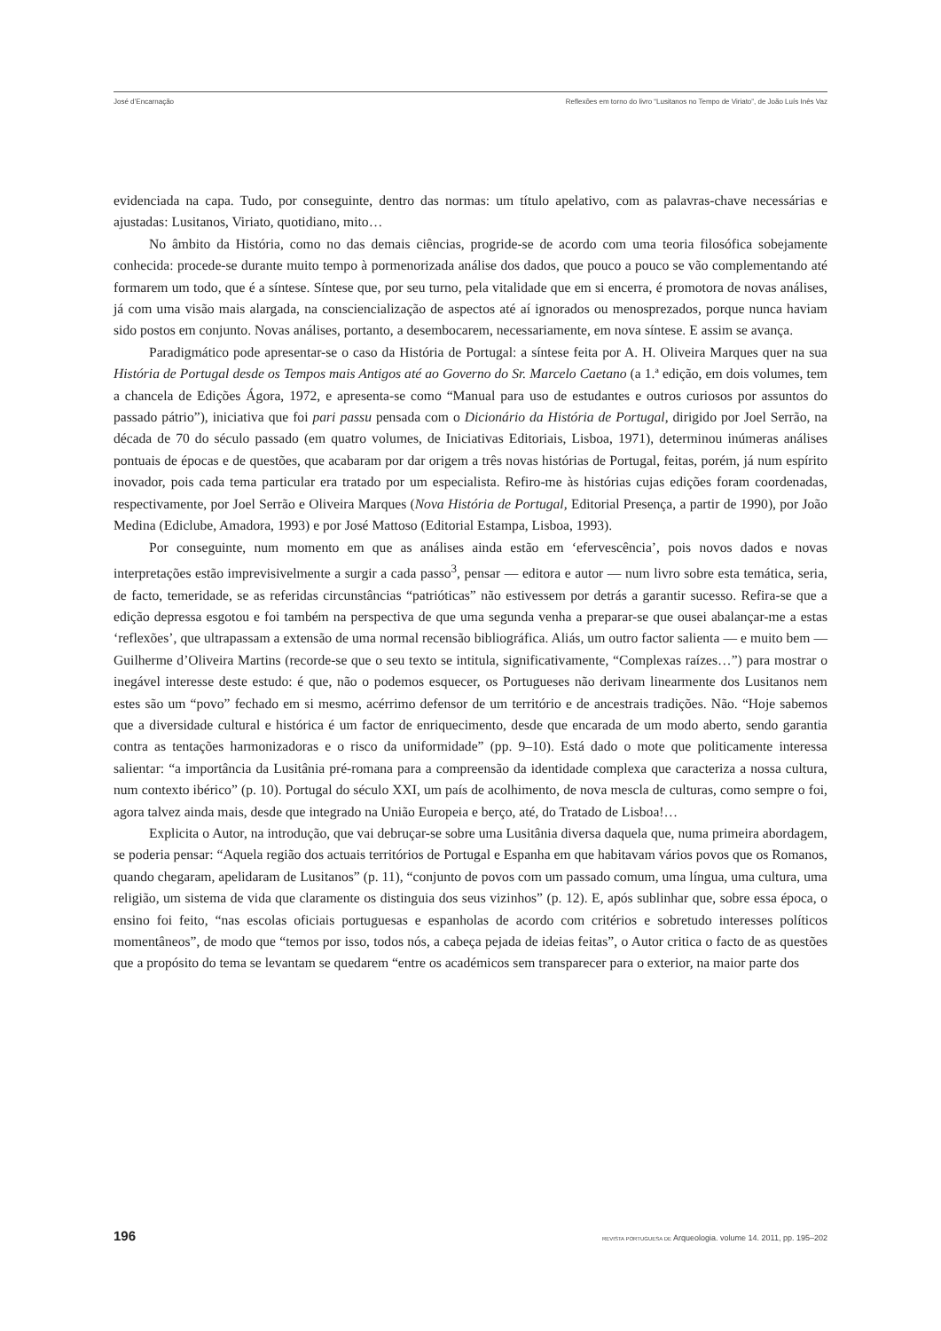José d’Encarnação Reflexões em torno do livro “Lusitanos no Tempo de Viriato”, de João Luís Inês Vaz
evidenciada na capa. Tudo, por conseguinte, dentro das normas: um título apelativo, com as palavras-chave necessárias e ajustadas: Lusitanos, Viriato, quotidiano, mito…
No âmbito da História, como no das demais ciências, progride-se de acordo com uma teoria filosófica sobejamente conhecida: procede-se durante muito tempo à pormenorizada análise dos dados, que pouco a pouco se vão complementando até formarem um todo, que é a síntese. Síntese que, por seu turno, pela vitalidade que em si encerra, é promotora de novas análises, já com uma visão mais alargada, na consciencialização de aspectos até aí ignorados ou menosprezados, porque nunca haviam sido postos em conjunto. Novas análises, portanto, a desembocarem, necessariamente, em nova síntese. E assim se avança.
Paradigmático pode apresentar-se o caso da História de Portugal: a síntese feita por A. H. Oliveira Marques quer na sua História de Portugal desde os Tempos mais Antigos até ao Governo do Sr. Marcelo Caetano (a 1.ª edição, em dois volumes, tem a chancela de Edições Ágora, 1972, e apresenta-se como “Manual para uso de estudantes e outros curiosos por assuntos do passado pátrio”), iniciativa que foi pari passu pensada com o Dicionário da História de Portugal, dirigido por Joel Serrão, na década de 70 do século passado (em quatro volumes, de Iniciativas Editoriais, Lisboa, 1971), determinou inúmeras análises pontuais de épocas e de questões, que acabaram por dar origem a três novas histórias de Portugal, feitas, porém, já num espírito inovador, pois cada tema particular era tratado por um especialista. Refiro-me às histórias cujas edições foram coordenadas, respectivamente, por Joel Serrão e Oliveira Marques (Nova História de Portugal, Editorial Presença, a partir de 1990), por João Medina (Ediclube, Amadora, 1993) e por José Mattoso (Editorial Estampa, Lisboa, 1993).
Por conseguinte, num momento em que as análises ainda estão em ‘efervescência’, pois novos dados e novas interpretações estão imprevisivelmente a surgir a cada passo<sup>3</sup>, pensar — editora e autor — num livro sobre esta temática, seria, de facto, temeridade, se as referidas circunstâncias “patrióticas” não estivessem por detrás a garantir sucesso. Refira-se que a edição depressa esgotou e foi também na perspectiva de que uma segunda venha a preparar-se que ousei abalançar-me a estas ‘reflexões’, que ultrapassam a extensão de uma normal recensão bibliográfica. Aliás, um outro factor salienta — e muito bem — Guilherme d’Oliveira Martins (recorde-se que o seu texto se intitula, significativamente, “Complexas raízes…”) para mostrar o inegável interesse deste estudo: é que, não o podemos esquecer, os Portugueses não derivam linearmente dos Lusitanos nem estes são um “povo” fechado em si mesmo, acérrimo defensor de um território e de ancestrais tradições. Não. “Hoje sabemos que a diversidade cultural e histórica é um factor de enriquecimento, desde que encarada de um modo aberto, sendo garantia contra as tentações harmonizadoras e o risco da uniformidade” (pp. 9–10). Está dado o mote que politicamente interessa salientar: “a importância da Lusitânia pré-romana para a compreensão da identidade complexa que caracteriza a nossa cultura, num contexto ibérico” (p. 10). Portugal do século XXI, um país de acolhimento, de nova mescla de culturas, como sempre o foi, agora talvez ainda mais, desde que integrado na União Europeia e berço, até, do Tratado de Lisboa!…
Explicita o Autor, na introdução, que vai debruçar-se sobre uma Lusitânia diversa daquela que, numa primeira abordagem, se poderia pensar: “Aquela região dos actuais territórios de Portugal e Espanha em que habitavam vários povos que os Romanos, quando chegaram, apelidaram de Lusitanos” (p. 11), “conjunto de povos com um passado comum, uma língua, uma cultura, uma religião, um sistema de vida que claramente os distinguia dos seus vizinhos” (p. 12). E, após sublinhar que, sobre essa época, o ensino foi feito, “nas escolas oficiais portuguesas e espanholas de acordo com critérios e sobretudo interesses políticos momentâneos”, de modo que “temos por isso, todos nós, a cabeça pejada de ideias feitas”, o Autor critica o facto de as questões que a propósito do tema se levantam se quedarem “entre os académicos sem transparecer para o exterior, na maior parte dos
196 REVISTA PORTUGUESA DE Arqueologia. volume 14. 2011, pp. 195–202